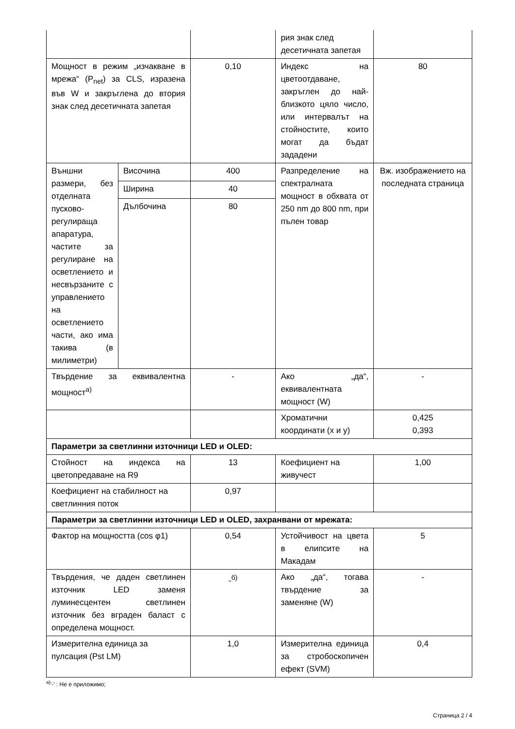| | | | рия знак след десетичната запетая | |
| Мощност в режим „изчакване в мрежа“ (P<sub>net</sub>) за CLS, изразена във W и закръглена до втория знак след десетичната запетая | | 0,10 | Индекс на цветоотдаване, закръглен до най-близкото цяло число, или интервалът на стойностите, които могат да бъдат зададени | 80 |
| Външни размери, без отделната пусково-регулираща апаратура, частите за регулиране на осветлението и несвързаните с управлението на осветлението части, ако има такива (в милиметри) | Височина | 400 | Разпределение на спектралната мощност в обхвата от 250 nm до 800 nm, при пълен товар | Вж. изображението на последната страница |
| | Ширина | 40 | | |
| | Дълбочина | 80 | | |
| Твърдение за еквивалентна мощност<sup>а)</sup> | | - | Ако „да“, еквивалентната мощност (W) | - |
| | | | Хроматични координати (x и y) | 0,425 0,393 |
| Параметри за светлинни източници LED и OLED: | | | | |
| Стойност на индекса на цветопредаване на R9 | | 13 | Коефициент на живучест | 1,00 |
| Коефициент на стабилност на светлинния поток | | 0,97 | | |
| Параметри за светлинни източници LED и OLED, захранвани от мрежата: | | | | |
| Фактор на мощността (cos φ1) | | 0,54 | Устойчивост на цвета в елипсите на Макадам | 5 |
| Твърдения, че даден светлинен източник LED заменя луминесцентен светлинен източник без вграден баласт с определена мощност. | | -<sup>б)</sup> | Ако „да“, тогава твърдение за заменяне (W) | - |
| Измерителна единица за пулсация (Pst LM) | | 1,0 | Измерителна единица за стробоскопичен ефект (SVM) | 0,4 |
<sup>а)</sup>'-' : Не е приложимо;
Страница 2 / 4